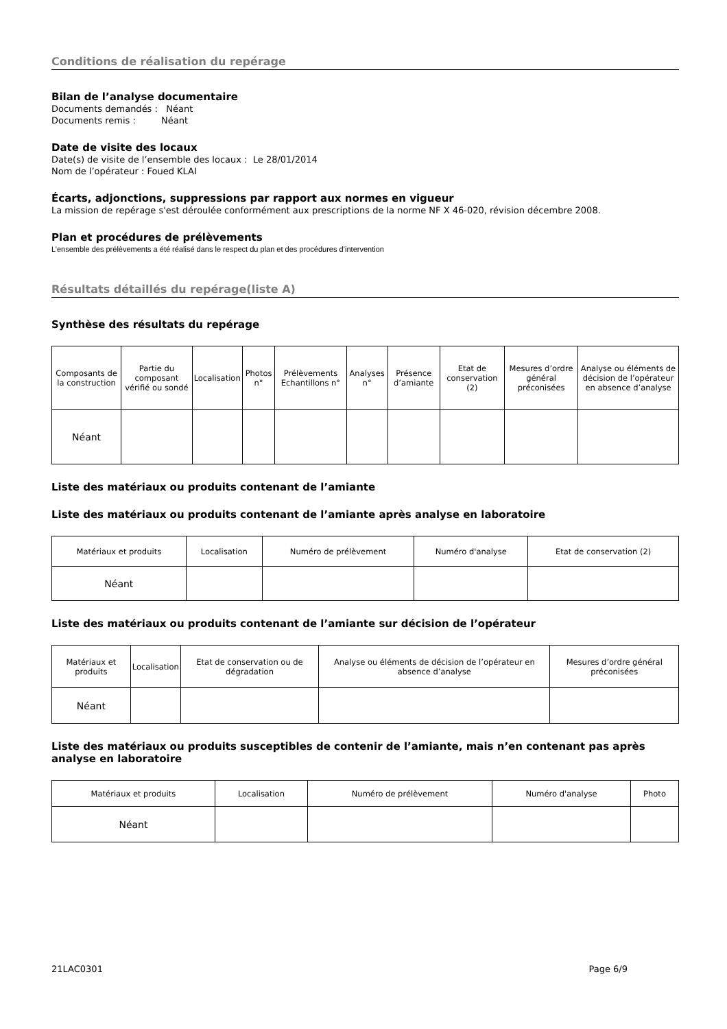Conditions de réalisation du repérage
Bilan de l’analyse documentaire
Documents demandés : Néant
Documents remis : Néant
Date de visite des locaux
Date(s) de visite de l’ensemble des locaux : Le 28/01/2014
Nom de l’opérateur : Foued KLAI
Écarts, adjonctions, suppressions par rapport aux normes en vigueur
La mission de repérage s'est déroulée conformément aux prescriptions de la norme NF X 46-020, révision décembre 2008.
Plan et procédures de prélèvements
L’ensemble des prélèvements a été réalisé dans le respect du plan et des procédures d’intervention
Résultats détaillés du repérage(liste A)
Synthèse des résultats du repérage
| Composants de la construction | Partie du composant vérifié ou sondé | Localisation | Photos n° | Prélèvements Echantillons n° | Analyses n° | Présence d’amiante | Etat de conservation (2) | Mesures d’ordre général préconisées | Analyse ou éléments de décision de l’opérateur en absence d’analyse |
| --- | --- | --- | --- | --- | --- | --- | --- | --- | --- |
| Néant | | | | | | | | | |
Liste des matériaux ou produits contenant de l’amiante
Liste des matériaux ou produits contenant de l’amiante après analyse en laboratoire
| Matériaux et produits | Localisation | Numéro de prélèvement | Numéro d'analyse | Etat de conservation (2) |
| --- | --- | --- | --- | --- |
| Néant | | | | |
Liste des matériaux ou produits contenant de l’amiante sur décision de l’opérateur
| Matériaux et produits | Localisation | Etat de conservation ou de dégradation | Analyse ou éléments de décision de l’opérateur en absence d’analyse | Mesures d’ordre général préconisées |
| --- | --- | --- | --- | --- |
| Néant | | | | |
Liste des matériaux ou produits susceptibles de contenir de l’amiante, mais n’en contenant pas après analyse en laboratoire
| Matériaux et produits | Localisation | Numéro de prélèvement | Numéro d'analyse | Photo |
| --- | --- | --- | --- | --- |
| Néant | | | | |
21LAC0301 Page 6/9